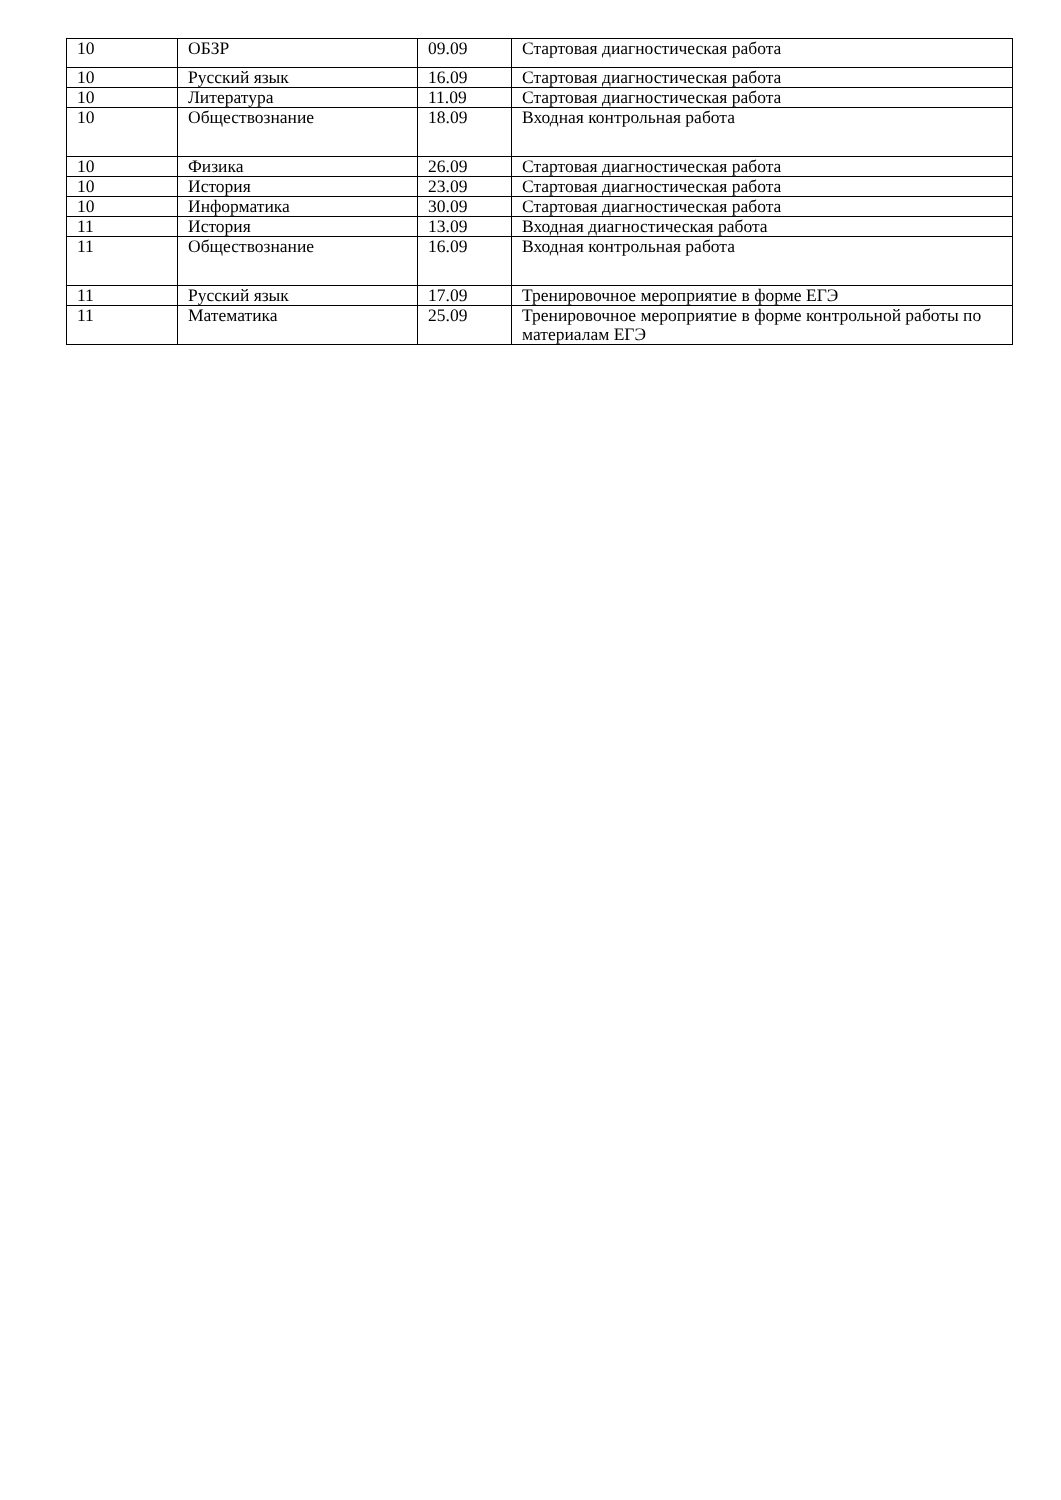| 10 | ОБЗР | 09.09 | Стартовая диагностическая работа |
| 10 | Русский язык | 16.09 | Стартовая диагностическая работа |
| 10 | Литература | 11.09 | Стартовая диагностическая работа |
| 10 | Обществознание | 18.09 | Входная контрольная работа |
| 10 | Физика | 26.09 | Стартовая диагностическая работа |
| 10 | История | 23.09 | Стартовая диагностическая работа |
| 10 | Информатика | 30.09 | Стартовая диагностическая работа |
| 11 | История | 13.09 | Входная диагностическая работа |
| 11 | Обществознание | 16.09 | Входная контрольная работа |
| 11 | Русский язык | 17.09 | Тренировочное мероприятие в форме ЕГЭ |
| 11 | Математика | 25.09 | Тренировочное мероприятие в форме контрольной работы по материалам ЕГЭ |